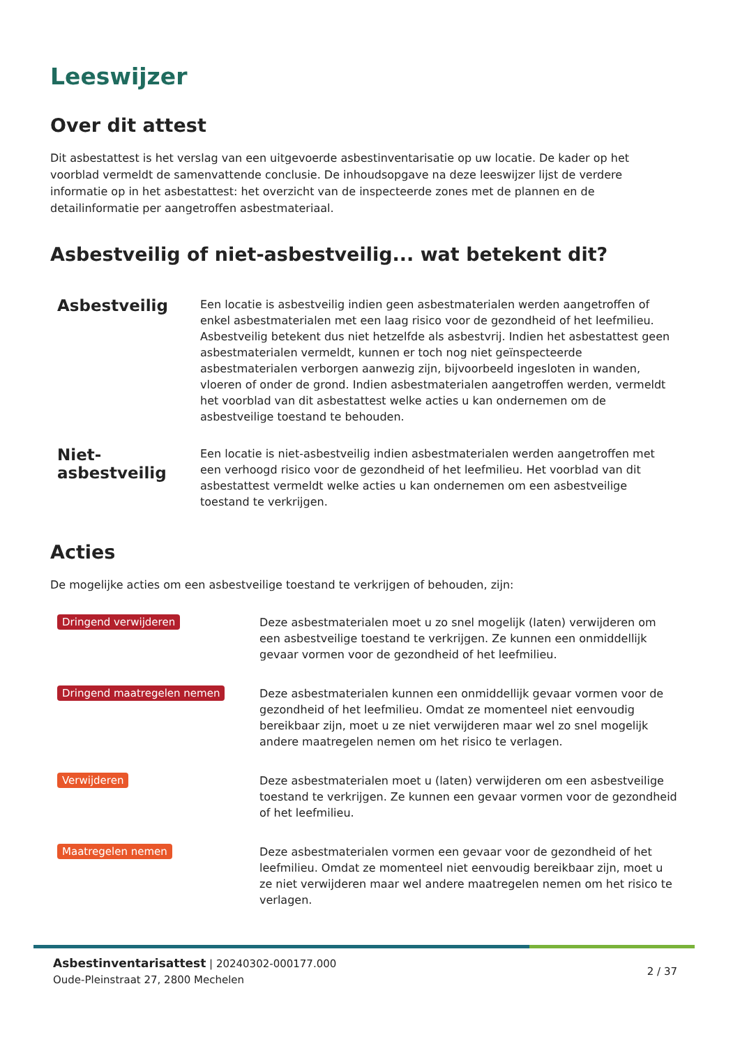Leeswijzer
Over dit attest
Dit asbestattest is het verslag van een uitgevoerde asbestinventarisatie op uw locatie. De kader op het voorblad vermeldt de samenvattende conclusie. De inhoudsopgave na deze leeswijzer lijst de verdere informatie op in het asbestattest: het overzicht van de inspecteerde zones met de plannen en de detailinformatie per aangetroffen asbestmateriaal.
Asbestveilig of niet-asbestveilig... wat betekent dit?
Asbestveilig
Een locatie is asbestveilig indien geen asbestmaterialen werden aangetroffen of enkel asbestmaterialen met een laag risico voor de gezondheid of het leefmilieu. Asbestveilig betekent dus niet hetzelfde als asbestvrij. Indien het asbestattest geen asbestmaterialen vermeldt, kunnen er toch nog niet geïnspecteerde asbestmaterialen verborgen aanwezig zijn, bijvoorbeeld ingesloten in wanden, vloeren of onder de grond. Indien asbestmaterialen aangetroffen werden, vermeldt het voorblad van dit asbestattest welke acties u kan ondernemen om de asbestveilige toestand te behouden.
Niet-asbestveilig
Een locatie is niet-asbestveilig indien asbestmaterialen werden aangetroffen met een verhoogd risico voor de gezondheid of het leefmilieu. Het voorblad van dit asbestattest vermeldt welke acties u kan ondernemen om een asbestveilige toestand te verkrijgen.
Acties
De mogelijke acties om een asbestveilige toestand te verkrijgen of behouden, zijn:
Dringend verwijderen
Deze asbestmaterialen moet u zo snel mogelijk (laten) verwijderen om een asbestveilige toestand te verkrijgen. Ze kunnen een onmiddellijk gevaar vormen voor de gezondheid of het leefmilieu.
Dringend maatregelen nemen
Deze asbestmaterialen kunnen een onmiddellijk gevaar vormen voor de gezondheid of het leefmilieu. Omdat ze momenteel niet eenvoudig bereikbaar zijn, moet u ze niet verwijderen maar wel zo snel mogelijk andere maatregelen nemen om het risico te verlagen.
Verwijderen
Deze asbestmaterialen moet u (laten) verwijderen om een asbestveilige toestand te verkrijgen. Ze kunnen een gevaar vormen voor de gezondheid of het leefmilieu.
Maatregelen nemen
Deze asbestmaterialen vormen een gevaar voor de gezondheid of het leefmilieu. Omdat ze momenteel niet eenvoudig bereikbaar zijn, moet u ze niet verwijderen maar wel andere maatregelen nemen om het risico te verlagen.
Asbestinventarisattest | 20240302-000177.000
Oude-Pleinstraat 27, 2800 Mechelen
2 / 37